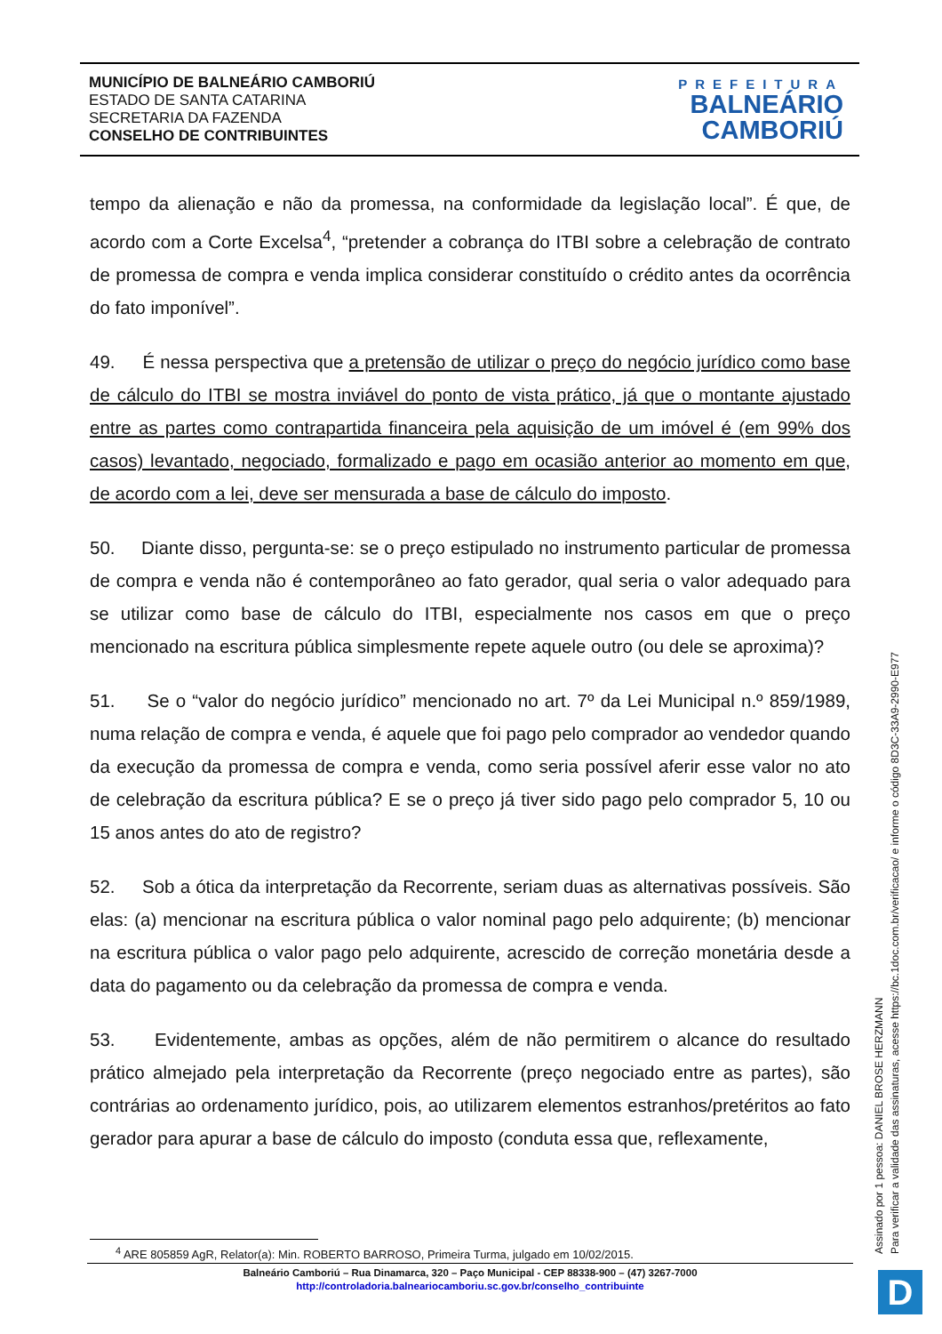MUNICÍPIO DE BALNEÁRIO CAMBORIÚ
ESTADO DE SANTA CATARINA
SECRETARIA DA FAZENDA
CONSELHO DE CONTRIBUINTES
PREFEITURA
BALNEÁRIO
CAMBORIÚ
tempo da alienação e não da promessa, na conformidade da legislação local”. É que, de acordo com a Corte Excelsa<sup>4</sup>, “pretender a cobrança do ITBI sobre a celebração de contrato de promessa de compra e venda implica considerar constituído o crédito antes da ocorrência do fato imponível”.
49. É nessa perspectiva que a pretensão de utilizar o preço do negócio jurídico como base de cálculo do ITBI se mostra inviável do ponto de vista prático, já que o montante ajustado entre as partes como contrapartida financeira pela aquisição de um imóvel é (em 99% dos casos) levantado, negociado, formalizado e pago em ocasião anterior ao momento em que, de acordo com a lei, deve ser mensurada a base de cálculo do imposto.
50. Diante disso, pergunta-se: se o preço estipulado no instrumento particular de promessa de compra e venda não é contemporâneo ao fato gerador, qual seria o valor adequado para se utilizar como base de cálculo do ITBI, especialmente nos casos em que o preço mencionado na escritura pública simplesmente repete aquele outro (ou dele se aproxima)?
51. Se o “valor do negócio jurídico” mencionado no art. 7º da Lei Municipal n.º 859/1989, numa relação de compra e venda, é aquele que foi pago pelo comprador ao vendedor quando da execução da promessa de compra e venda, como seria possível aferir esse valor no ato de celebração da escritura pública? E se o preço já tiver sido pago pelo comprador 5, 10 ou 15 anos antes do ato de registro?
52. Sob a ótica da interpretação da Recorrente, seriam duas as alternativas possíveis. São elas: (a) mencionar na escritura pública o valor nominal pago pelo adquirente; (b) mencionar na escritura pública o valor pago pelo adquirente, acrescido de correção monetária desde a data do pagamento ou da celebração da promessa de compra e venda.
53. Evidentemente, ambas as opções, além de não permitirem o alcance do resultado prático almejado pela interpretação da Recorrente (preço negociado entre as partes), são contrárias ao ordenamento jurídico, pois, ao utilizarem elementos estranhos/pretéritos ao fato gerador para apurar a base de cálculo do imposto (conduta essa que, reflexamente,
<sup>4</sup> ARE 805859 AgR, Relator(a): Min. ROBERTO BARROSO, Primeira Turma, julgado em 10/02/2015.
Balneário Camboriú – Rua Dinamarca, 320 – Paço Municipal - CEP 88338-900 – (47) 3267-7000
http://controladoria.balneariocamboriu.sc.gov.br/conselho_contribuinte
Assinado por 1 pessoa: DANIEL BROSE HERZMANN
Para verificar a validade das assinaturas, acesse https://bc.1doc.com.br/verificacao/ e informe o código 8D3C-33A9-2990-E977
D